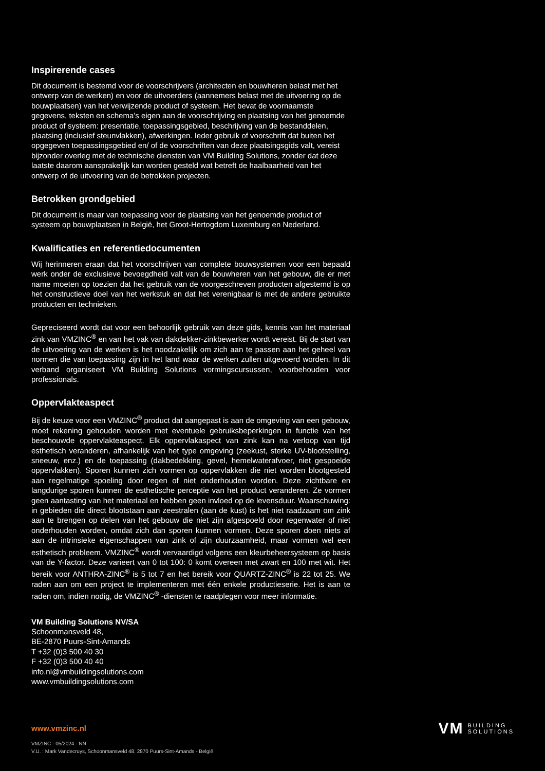Inspirerende cases
Dit document is bestemd voor de voorschrijvers (architecten en bouwheren belast met het ontwerp van de werken) en voor de uitvoerders (aannemers belast met de uitvoering op de bouwplaatsen) van het verwijzende product of systeem. Het bevat de voornaamste gegevens, teksten en schema’s eigen aan de voorschrijving en plaatsing van het genoemde product of systeem: presentatie, toepassingsgebied, beschrijving van de bestanddelen, plaatsing (inclusief steunvlakken), afwerkingen. Ieder gebruik of voorschrift dat buiten het opgegeven toepassingsgebied en/ of de voorschriften van deze plaatsingsgids valt, vereist bijzonder overleg met de technische diensten van VM Building Solutions, zonder dat deze laatste daarom aansprakelijk kan worden gesteld wat betreft de haalbaarheid van het ontwerp of de uitvoering van de betrokken projecten.
Betrokken grondgebied
Dit document is maar van toepassing voor de plaatsing van het genoemde product of systeem op bouwplaatsen in België, het Groot-Hertogdom Luxemburg en Nederland.
Kwalificaties en referentiedocumenten
Wij herinneren eraan dat het voorschrijven van complete bouwsystemen voor een bepaald werk onder de exclusieve bevoegdheid valt van de bouwheren van het gebouw, die er met name moeten op toezien dat het gebruik van de voorgeschreven producten afgestemd is op het constructieve doel van het werkstuk en dat het verenigbaar is met de andere gebruikte producten en technieken.
Gepreciseerd wordt dat voor een behoorlijk gebruik van deze gids, kennis van het materiaal zink van VMZINC<sup>®</sup> en van het vak van dakdekker-zinkbewerker wordt vereist. Bij de start van de uitvoering van de werken is het noodzakelijk om zich aan te passen aan het geheel van normen die van toepassing zijn in het land waar de werken zullen uitgevoerd worden. In dit verband organiseert VM Building Solutions vormingscursussen, voorbehouden voor professionals.
Oppervlakteaspect
Bij de keuze voor een VMZINC<sup>®</sup> product dat aangepast is aan de omgeving van een gebouw, moet rekening gehouden worden met eventuele gebruiksbeperkingen in functie van het beschouwde oppervlakteaspect. Elk oppervlakaspect van zink kan na verloop van tijd esthetisch veranderen, afhankelijk van het type omgeving (zeekust, sterke UV-blootstelling, sneeuw, enz.) en de toepassing (dakbedekking, gevel, hemelwaterafvoer, niet gespoelde oppervlakken). Sporen kunnen zich vormen op oppervlakken die niet worden blootgesteld aan regelmatige spoeling door regen of niet onderhouden worden. Deze zichtbare en langdurige sporen kunnen de esthetische perceptie van het product veranderen. Ze vormen geen aantasting van het materiaal en hebben geen invloed op de levensduur. Waarschuwing: in gebieden die direct blootstaan aan zeestralen (aan de kust) is het niet raadzaam om zink aan te brengen op delen van het gebouw die niet zijn afgespoeld door regenwater of niet onderhouden worden, omdat zich dan sporen kunnen vormen. Deze sporen doen niets af aan de intrinsieke eigenschappen van zink of zijn duurzaamheid, maar vormen wel een esthetisch probleem. VMZINC<sup>®</sup> wordt vervaardigd volgens een kleurbeheersysteem op basis van de Y-factor. Deze varieert van 0 tot 100: 0 komt overeen met zwart en 100 met wit. Het bereik voor ANTHRA-ZINC<sup>®</sup> is 5 tot 7 en het bereik voor QUARTZ-ZINC<sup>®</sup> is 22 tot 25. We raden aan om een project te implementeren met één enkele productieserie. Het is aan te raden om, indien nodig, de VMZINC<sup>®</sup> -diensten te raadplegen voor meer informatie.
VM Building Solutions NV/SA
Schoonmansveld 48,
BE-2870 Puurs-Sint-Amands
T +32 (0)3 500 40 30
F +32 (0)3 500 40 40
info.nl@vmbuildingsolutions.com
www.vmbuildingsolutions.com
www.vmzinc.nl
VMZINC - 05/2024 - NN
V.U. : Mark Vandecruys, Schoonmansveld 48, 2870 Puurs-Sint-Amands - België
VM BUILDING
SOLUTIONS